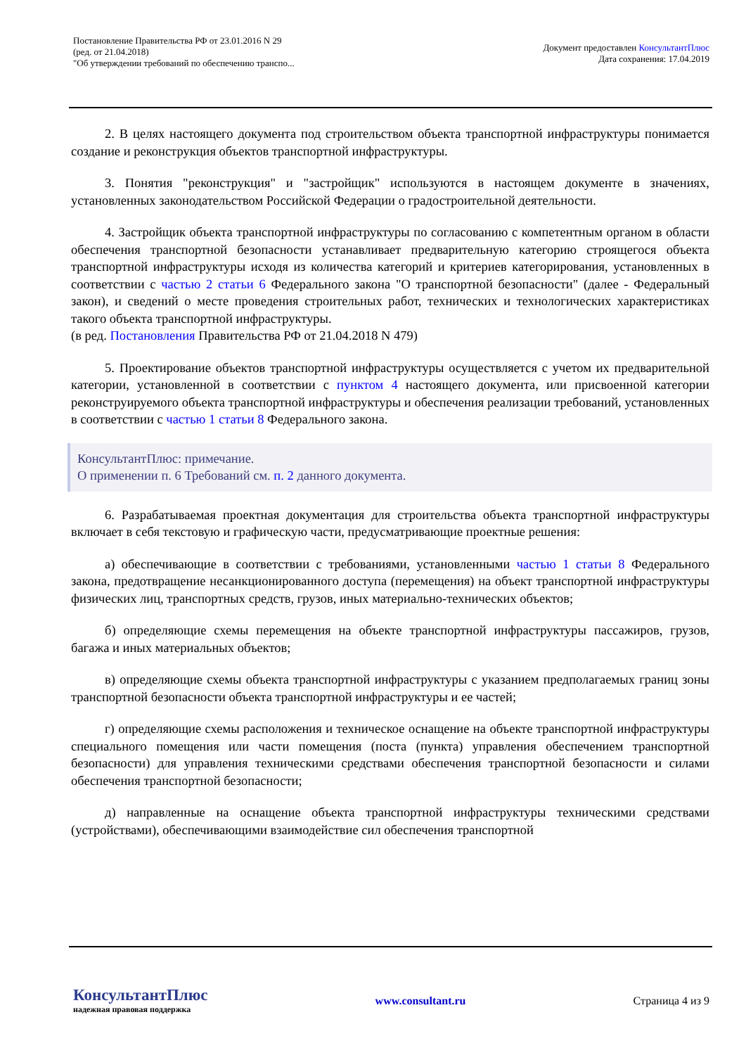Постановление Правительства РФ от 23.01.2016 N 29
(ред. от 21.04.2018)
"Об утверждении требований по обеспечению транспо...
Документ предоставлен КонсультантПлюс
Дата сохранения: 17.04.2019
2. В целях настоящего документа под строительством объекта транспортной инфраструктуры понимается создание и реконструкция объектов транспортной инфраструктуры.
3. Понятия "реконструкция" и "застройщик" используются в настоящем документе в значениях, установленных законодательством Российской Федерации о градостроительной деятельности.
4. Застройщик объекта транспортной инфраструктуры по согласованию с компетентным органом в области обеспечения транспортной безопасности устанавливает предварительную категорию строящегося объекта транспортной инфраструктуры исходя из количества категорий и критериев категорирования, установленных в соответствии с частью 2 статьи 6 Федерального закона "О транспортной безопасности" (далее - Федеральный закон), и сведений о месте проведения строительных работ, технических и технологических характеристиках такого объекта транспортной инфраструктуры.
(в ред. Постановления Правительства РФ от 21.04.2018 N 479)
5. Проектирование объектов транспортной инфраструктуры осуществляется с учетом их предварительной категории, установленной в соответствии с пунктом 4 настоящего документа, или присвоенной категории реконструируемого объекта транспортной инфраструктуры и обеспечения реализации требований, установленных в соответствии с частью 1 статьи 8 Федерального закона.
КонсультантПлюс: примечание.
О применении п. 6 Требований см. п. 2 данного документа.
6. Разрабатываемая проектная документация для строительства объекта транспортной инфраструктуры включает в себя текстовую и графическую части, предусматривающие проектные решения:
а) обеспечивающие в соответствии с требованиями, установленными частью 1 статьи 8 Федерального закона, предотвращение несанкционированного доступа (перемещения) на объект транспортной инфраструктуры физических лиц, транспортных средств, грузов, иных материально-технических объектов;
б) определяющие схемы перемещения на объекте транспортной инфраструктуры пассажиров, грузов, багажа и иных материальных объектов;
в) определяющие схемы объекта транспортной инфраструктуры с указанием предполагаемых границ зоны транспортной безопасности объекта транспортной инфраструктуры и ее частей;
г) определяющие схемы расположения и техническое оснащение на объекте транспортной инфраструктуры специального помещения или части помещения (поста (пункта) управления обеспечением транспортной безопасности) для управления техническими средствами обеспечения транспортной безопасности и силами обеспечения транспортной безопасности;
д) направленные на оснащение объекта транспортной инфраструктуры техническими средствами (устройствами), обеспечивающими взаимодействие сил обеспечения транспортной
КонсультантПлюс
надежная правовая поддержка
www.consultant.ru Страница 4 из 9